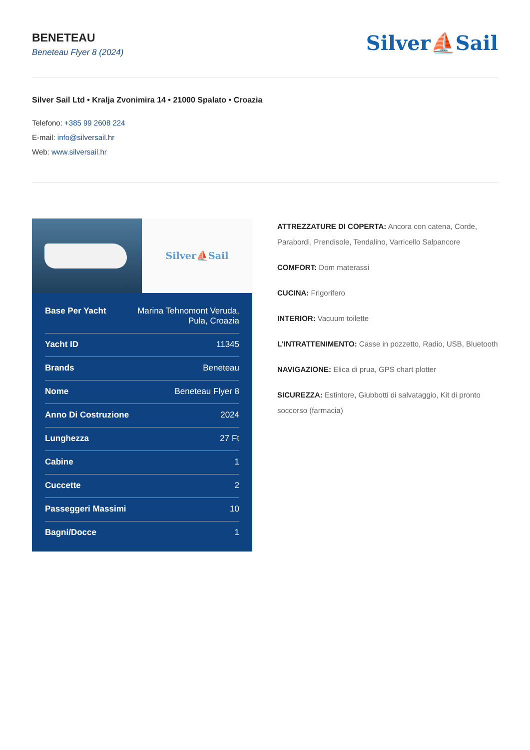BENETEAU
Beneteau Flyer 8 (2024)
Silver⛵Sail
Silver Sail Ltd • Kralja Zvonimira 14 • 21000 Spalato • Croazia
Telefono: +385 99 2608 224
E-mail: info@silversail.hr
Web: www.silversail.hr
Silver⛵Sail
| Base Per Yacht | Marina Tehnomont Veruda, Pula, Croazia |
| Yacht ID | 11345 |
| Brands | Beneteau |
| Nome | Beneteau Flyer 8 |
| Anno Di Costruzione | 2024 |
| Lunghezza | 27 Ft |
| Cabine | 1 |
| Cuccette | 2 |
| Passeggeri Massimi | 10 |
| Bagni/Docce | 1 |
ATTREZZATURE DI COPERTA: Ancora con catena, Corde, Parabordi, Prendisole, Tendalino, Varricello Salpancore
COMFORT: Dom materassi
CUCINA: Frigorifero
INTERIOR: Vacuum toilette
L'INTRATTENIMENTO: Casse in pozzetto, Radio, USB, Bluetooth
NAVIGAZIONE: Elica di prua, GPS chart plotter
SICUREZZA: Estintore, Giubbotti di salvataggio, Kit di pronto soccorso (farmacia)